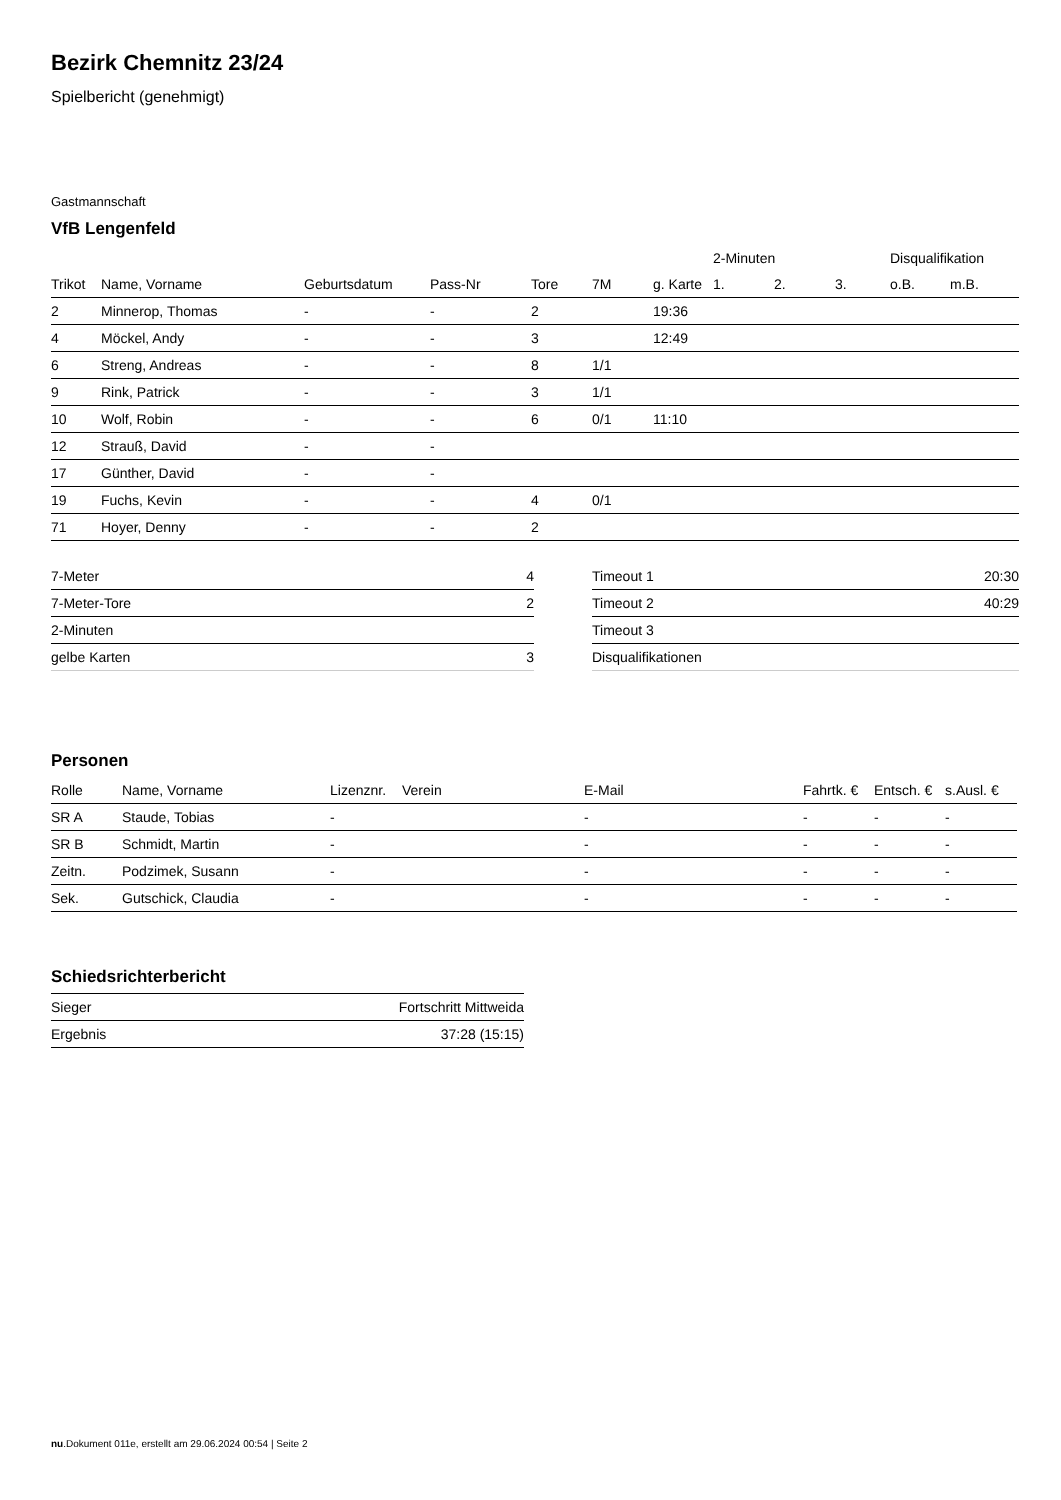Bezirk Chemnitz 23/24
Spielbericht (genehmigt)
Gastmannschaft
VfB Lengenfeld
| | | | | | | | 2-Minuten | | | Disqualifikation | |
| Trikot | Name, Vorname | Geburtsdatum | Pass-Nr | Tore | 7M | g. Karte | 1. | 2. | 3. | o.B. | m.B. |
| 2 | Minnerop, Thomas | - | - | 2 | | 19:36 | | | | | |
| 4 | Möckel, Andy | - | - | 3 | | 12:49 | | | | | |
| 6 | Streng, Andreas | - | - | 8 | 1/1 | | | | | | |
| 9 | Rink, Patrick | - | - | 3 | 1/1 | | | | | | |
| 10 | Wolf, Robin | - | - | 6 | 0/1 | 11:10 | | | | | |
| 12 | Strauß, David | - | - | | | | | | | | |
| 17 | Günther, David | - | - | | | | | | | | |
| 19 | Fuchs, Kevin | - | - | 4 | 0/1 | | | | | | |
| 71 | Hoyer, Denny | - | - | 2 | | | | | | | |
| 7-Meter | 4 |
| 7-Meter-Tore | 2 |
| 2-Minuten | |
| gelbe Karten | 3 |
| Timeout 1 | 20:30 |
| Timeout 2 | 40:29 |
| Timeout 3 | |
| Disqualifikationen | |
Personen
| Rolle | Name, Vorname | Lizenznr. | Verein | E-Mail | Fahrtk. € | Entsch. € | s.Ausl. € |
| --- | --- | --- | --- | --- | --- | --- | --- |
| SR A | Staude, Tobias | - | | - | - | - | - |
| SR B | Schmidt, Martin | - | | - | - | - | - |
| Zeitn. | Podzimek, Susann | - | | - | - | - | - |
| Sek. | Gutschick, Claudia | - | | - | - | - | - |
Schiedsrichterbericht
| Sieger | Fortschritt Mittweida |
| Ergebnis | 37:28 (15:15) |
nu.Dokument 011e, erstellt am 29.06.2024 00:54 | Seite 2